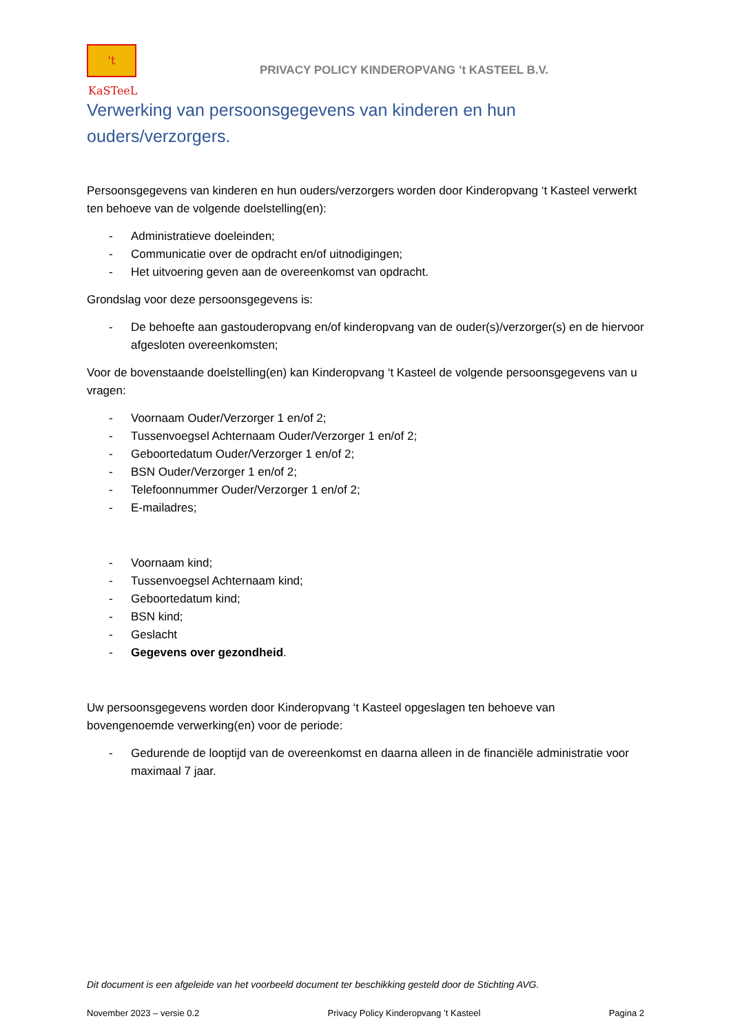't KaSTeeL
PRIVACY POLICY KINDEROPVANG ’t KASTEEL B.V.
Verwerking van persoonsgegevens van kinderen en hun ouders/verzorgers.
Persoonsgegevens van kinderen en hun ouders/verzorgers worden door Kinderopvang ‘t Kasteel verwerkt ten behoeve van de volgende doelstelling(en):
- Administratieve doeleinden;
- Communicatie over de opdracht en/of uitnodigingen;
- Het uitvoering geven aan de overeenkomst van opdracht.
Grondslag voor deze persoonsgegevens is:
- De behoefte aan gastouderopvang en/of kinderopvang van de ouder(s)/verzorger(s) en de hiervoor afgesloten overeenkomsten;
Voor de bovenstaande doelstelling(en) kan Kinderopvang ‘t Kasteel de volgende persoonsgegevens van u vragen:
- Voornaam Ouder/Verzorger 1 en/of 2;
- Tussenvoegsel Achternaam Ouder/Verzorger 1 en/of 2;
- Geboortedatum Ouder/Verzorger 1 en/of 2;
- BSN Ouder/Verzorger 1 en/of 2;
- Telefoonnummer Ouder/Verzorger 1 en/of 2;
- E-mailadres;
- Voornaam kind;
- Tussenvoegsel Achternaam kind;
- Geboortedatum kind;
- BSN kind;
- Geslacht
- Gegevens over gezondheid.
Uw persoonsgegevens worden door Kinderopvang ‘t Kasteel opgeslagen ten behoeve van bovengenoemde verwerking(en) voor de periode:
- Gedurende de looptijd van de overeenkomst en daarna alleen in de financiële administratie voor maximaal 7 jaar.
Dit document is een afgeleide van het voorbeeld document ter beschikking gesteld door de Stichting AVG.
November 2023 – versie 0.2 Privacy Policy Kinderopvang ’t Kasteel Pagina 2